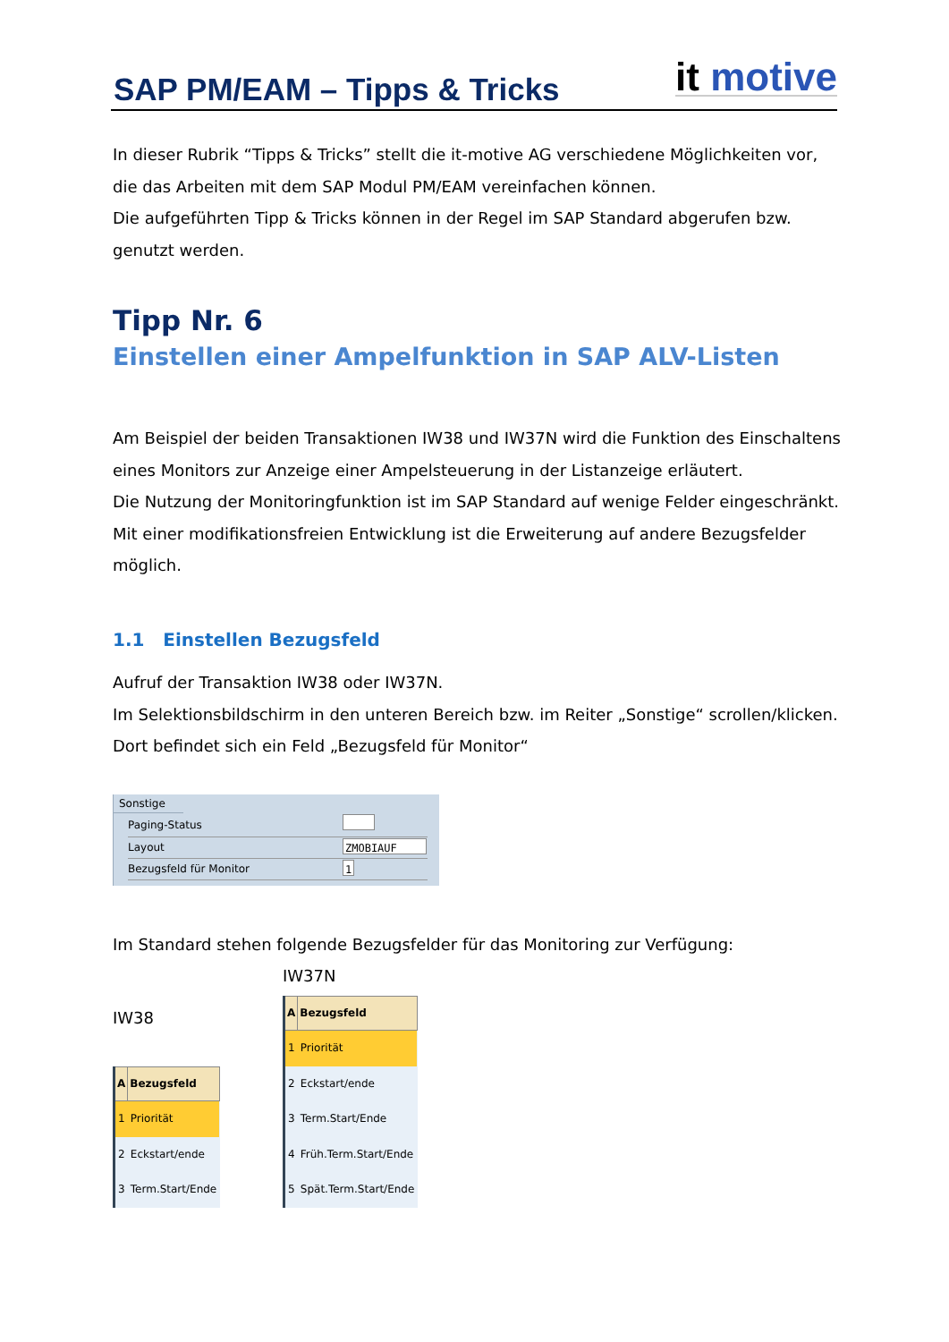SAP PM/EAM – Tipps & Tricks
it motive
In dieser Rubrik “Tipps & Tricks” stellt die it-motive AG verschiedene Möglichkeiten vor, die das Arbeiten mit dem SAP Modul PM/EAM vereinfachen können.
Die aufgeführten Tipp & Tricks können in der Regel im SAP Standard abgerufen bzw. genutzt werden.
Tipp Nr. 6
Einstellen einer Ampelfunktion in SAP ALV-Listen
Am Beispiel der beiden Transaktionen IW38 und IW37N wird die Funktion des Einschaltens eines Monitors zur Anzeige einer Ampelsteuerung in der Listanzeige erläutert.
Die Nutzung der Monitoringfunktion ist im SAP Standard auf wenige Felder eingeschränkt. Mit einer modifikationsfreien Entwicklung ist die Erweiterung auf andere Bezugsfelder möglich.
1.1 Einstellen Bezugsfeld
Aufruf der Transaktion IW38 oder IW37N.
Im Selektionsbildschirm in den unteren Bereich bzw. im Reiter „Sonstige“ scrollen/klicken.
Dort befindet sich ein Feld „Bezugsfeld für Monitor“
Sonstige
| Paging-Status | |
| Layout | ZMOBIAUF |
| Bezugsfeld für Monitor | 1 |
Im Standard stehen folgende Bezugsfelder für das Monitoring zur Verfügung:
IW38
| A | Bezugsfeld |
| --- | --- |
| 1 | Priorität |
| 2 | Eckstart/ende |
| 3 | Term.Start/Ende |
IW37N
| A | Bezugsfeld |
| --- | --- |
| 1 | Priorität |
| 2 | Eckstart/ende |
| 3 | Term.Start/Ende |
| 4 | Früh.Term.Start/Ende |
| 5 | Spät.Term.Start/Ende |